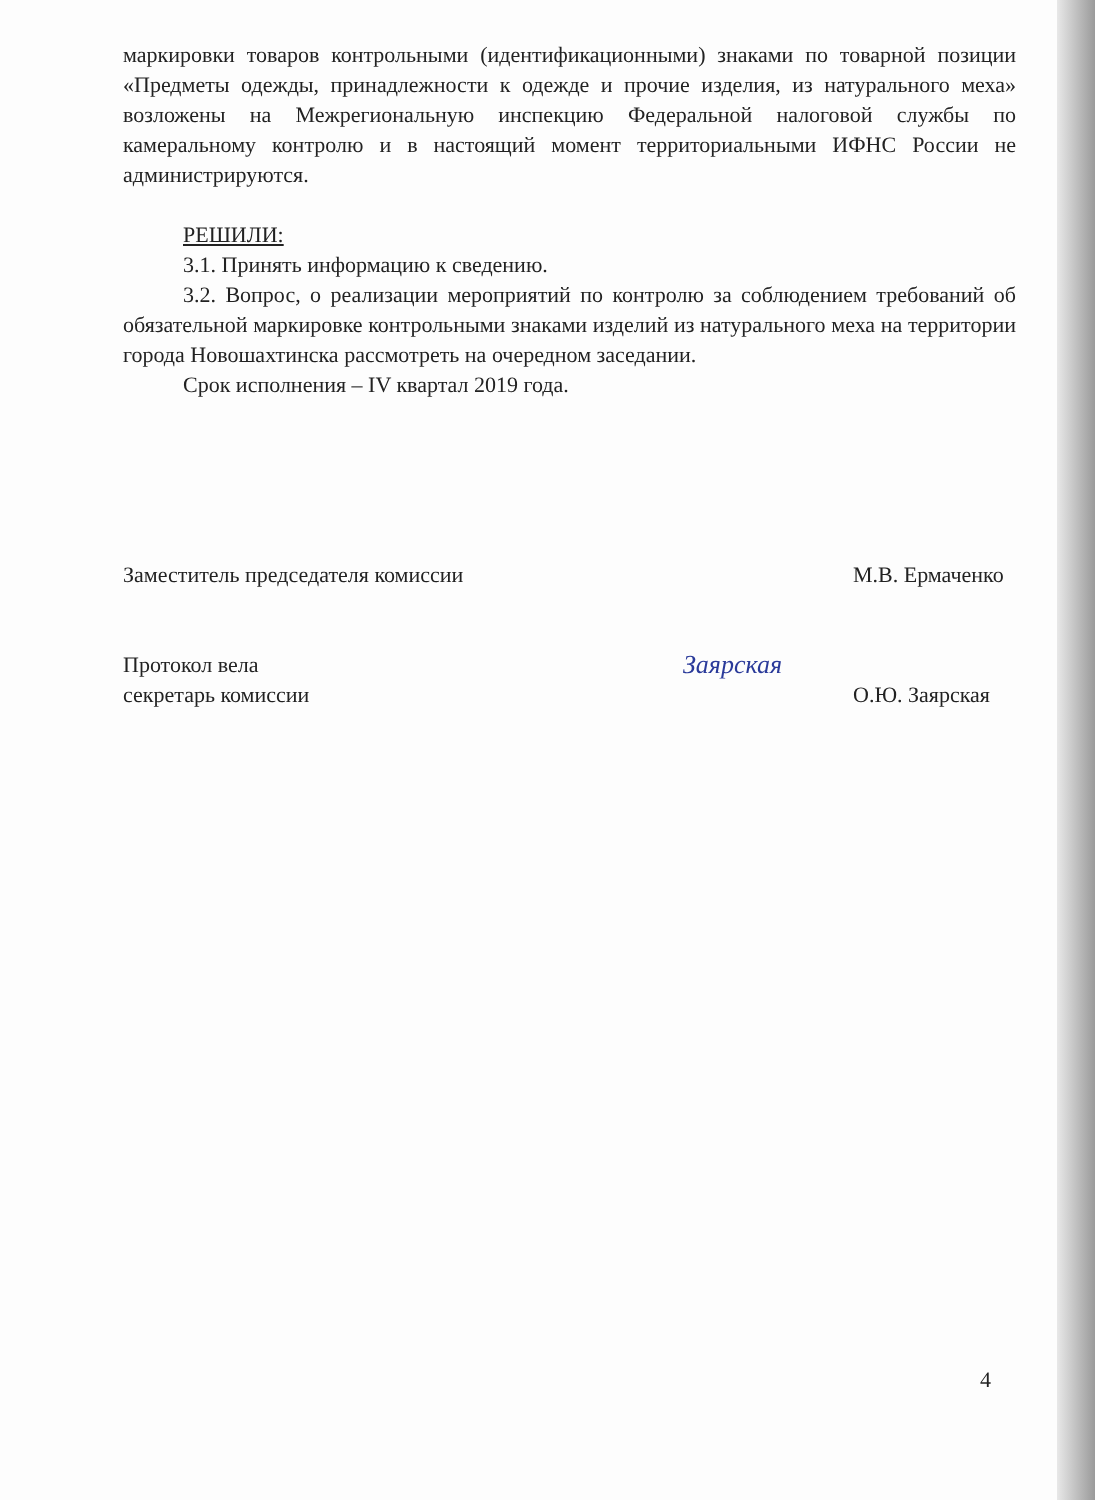маркировки товаров контрольными (идентификационными) знаками по товарной позиции «Предметы одежды, принадлежности к одежде и прочие изделия, из натурального меха» возложены на Межрегиональную инспекцию Федеральной налоговой службы по камеральному контролю и в настоящий момент территориальными ИФНС России не администрируются.
РЕШИЛИ:
3.1. Принять информацию к сведению.
3.2. Вопрос, о реализации мероприятий по контролю за соблюдением требований об обязательной маркировке контрольными знаками изделий из натурального меха на территории города Новошахтинска рассмотреть на очередном заседании.
Срок исполнения – IV квартал 2019 года.
Заместитель председателя комиссии
М.В. Ермаченко
Протокол вела
секретарь комиссии
Заярская
О.Ю. Заярская
4